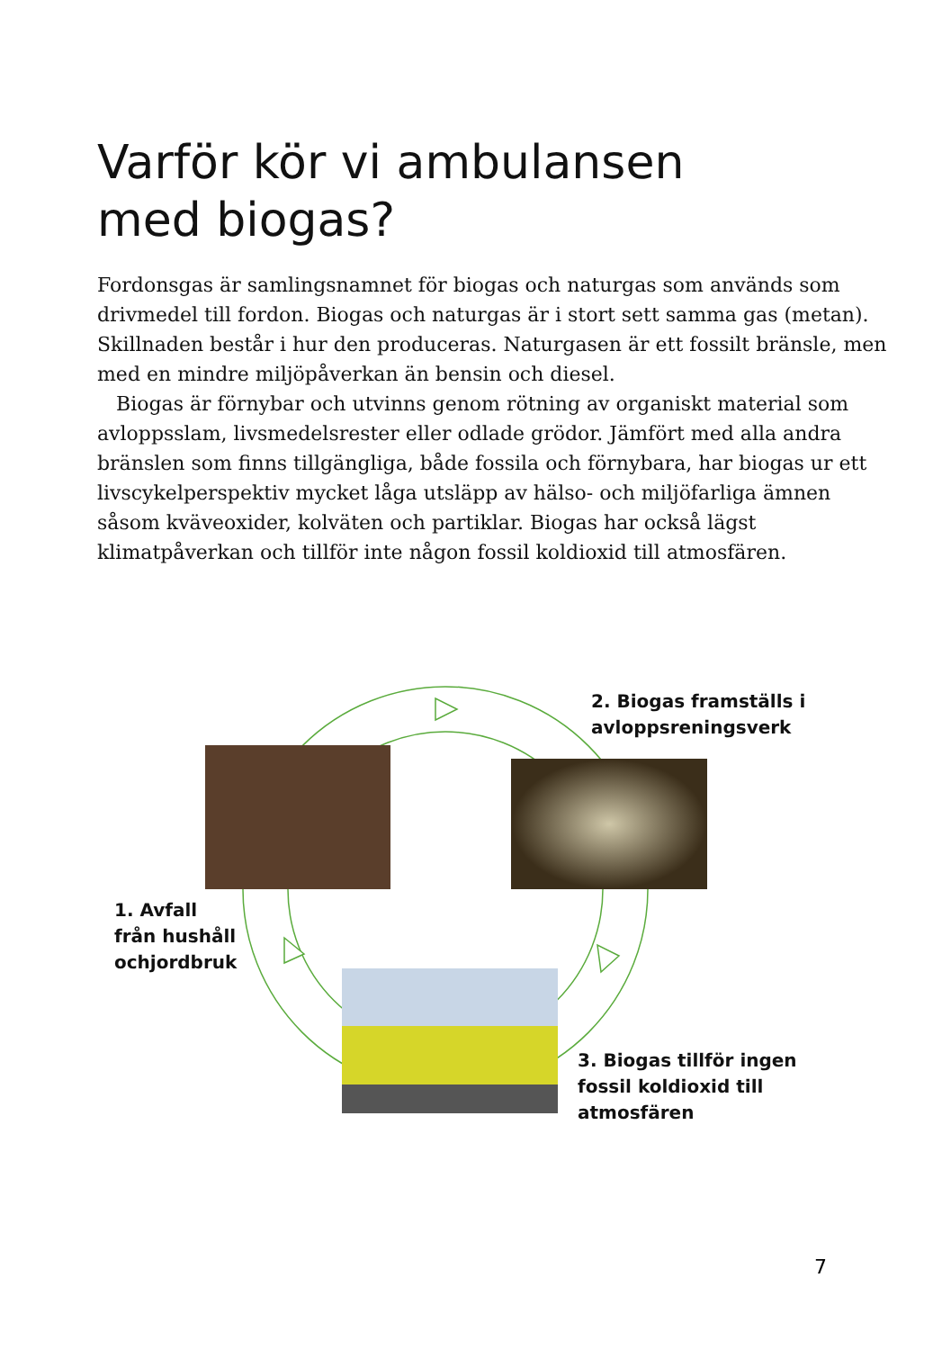Varför kör vi ambulansen
med biogas?
Fordonsgas är samlingsnamnet för biogas och naturgas som används som drivmedel till fordon. Biogas och naturgas är i stort sett samma gas (metan). Skillnaden består i hur den produceras. Naturgasen är ett fossilt bränsle, men med en mindre miljöpåverkan än bensin och diesel.
Biogas är förnybar och utvinns genom rötning av organiskt material som avloppsslam, livsmedelsrester eller odlade grödor. Jämfört med alla andra bränslen som finns tillgängliga, både fossila och förnybara, har biogas ur ett livscykelperspektiv mycket låga utsläpp av hälso- och miljöfarliga ämnen såsom kväveoxider, kolväten och partiklar. Biogas har också lägst klimatpåverkan och tillför inte någon fossil koldioxid till atmosfären.
2. Biogas framställs i
avloppsreningsverk
1. Avfall
från hushåll
ochjordbruk
3. Biogas tillför ingen
fossil koldioxid till
atmosfären
7